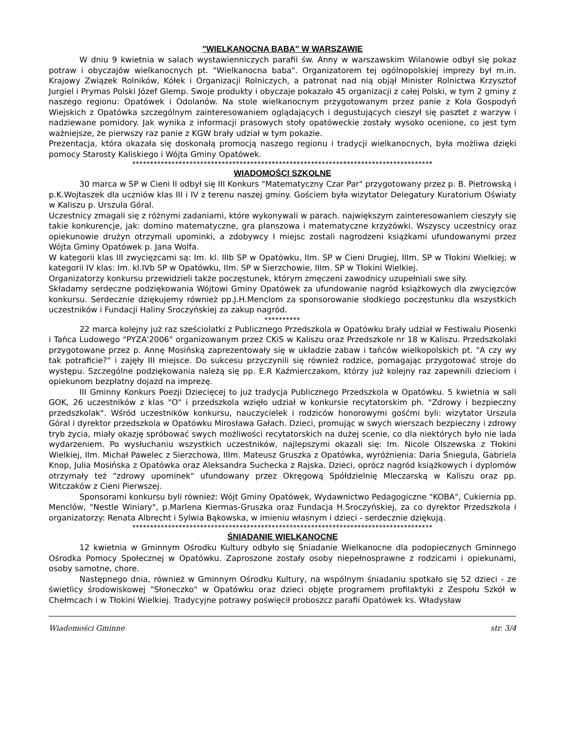"WIELKANOCNA BABA" W WARSZAWIE
W dniu 9 kwietnia w salach wystawienniczych parafii św. Anny w warszawskim Wilanowie odbył się pokaz potraw i obyczajów wielkanocnych pt. "Wielkanocna baba". Organizatorem tej ogólnopolskiej imprezy był m.in. Krajowy Związek Rolników, Kółek i Organizacji Rolniczych, a patronat nad nią objął Minister Rolnictwa Krzysztof Jurgiel i Prymas Polski Józef Glemp. Swoje produkty i obyczaje pokazało 45 organizacji z całej Polski, w tym 2 gminy z naszego regionu: Opatówek i Odolanów. Na stole wielkanocnym przygotowanym przez panie z Koła Gospodyń Wiejskich z Opatówka szczególnym zainteresowaniem oglądających i degustujących cieszył się pasztet z warzyw i nadziewane pomidory. Jak wynika z informacji prasowych stoły opatóweckie zostały wysoko ocenione, co jest tym ważniejsze, że pierwszy raz panie z KGW brały udział w tym pokazie.
Prezentacja, która okazała się doskonałą promocją naszego regionu i tradycji wielkanocnych, była możliwa dzięki pomocy Starosty Kaliskiego i Wójta Gminy Opatówek.
************************************************************************************
WIADOMOŚCI SZKOLNE
30 marca w SP w Cieni II odbył się III Konkurs "Matematyczny Czar Par" przygotowany przez p. B. Pietrowską i p.K.Wojtaszek dla uczniów klas III i IV z terenu naszej gminy. Gościem była wizytator Delegatury Kuratorium Oświaty w Kaliszu p. Urszula Góral.
Uczestnicy zmagali się z różnymi zadaniami, które wykonywali w parach. największym zainteresowaniem cieszyły się takie konkurencje, jak: domino matematyczne, gra planszowa i matematyczne krzyżówki. Wszyscy uczestnicy oraz opiekunowie drużyn otrzymali upominki, a zdobywcy I miejsc zostali nagrodzeni książkami ufundowanymi przez Wójta Gminy Opatówek p. Jana Wolfa.
W kategorii klas III zwycięzcami są: Im. kl. IIIb SP w Opatówku, IIm. SP w Cieni Drugiej, IIIm. SP w Tłokini Wielkiej; w kategorii IV klas: Im. kl.IVb SP w Opatówku, IIm. SP w Sierzchowie, IIIm. SP w Tłokini Wielkiej.
Organizatorzy konkursu przewidzieli także poczęstunek, którym zmęczeni zawodnicy uzupełniali swe siły.
Składamy serdeczne podziękowania Wójtowi Gminy Opatówek za ufundowanie nagród książkowych dla zwycięzców konkursu. Serdecznie dziękujemy również pp.J.H.Menclom za sponsorowanie słodkiego poczęstunku dla wszystkich uczestników i Fundacji Haliny Sroczyńskiej za zakup nagród.
**********
22 marca kolejny już raz sześciolatki z Publicznego Przedszkola w Opatówku brały udział w Festiwalu Piosenki i Tańca Ludowego "PYZA'2006" organizowanym przez CKiS w Kaliszu oraz Przedszkole nr 18 w Kaliszu. Przedszkolaki przygotowane przez p. Annę Mosińską zaprezentowały się w układzie zabaw i tańców wielkopolskich pt. "A czy wy tak potraficie?" i zajęły III miejsce. Do sukcesu przyczynili się również rodzice, pomagając przygotować stroje do występu. Szczególne podziękowania należą się pp. E.R Kaźmierczakom, którzy już kolejny raz zapewnili dzieciom i opiekunom bezpłatny dojazd na imprezę.
III Gminny Konkurs Poezji Dziecięcej to już tradycja Publicznego Przedszkola w Opatówku. 5 kwietnia w sali GOK, 26 uczestników z klas "O" i przedszkola wzięło udział w konkursie recytatorskim ph. "Zdrowy i bezpieczny przedszkolak". Wśród uczestników konkursu, nauczycielek i rodziców honorowymi gośćmi byli: wizytator Urszula Góral i dyrektor przedszkola w Opatówku Mirosława Gałach. Dzieci, promując w swych wierszach bezpieczny i zdrowy tryb życia, miały okazję spróbować swych możliwości recytatorskich na dużej scenie, co dla niektórych było nie lada wydarzeniem. Po wysłuchaniu wszystkich uczestników, najlepszymi okazali się: Im. Nicole Olszewska z Tłokini Wielkiej, IIm. Michał Pawelec z Sierzchowa, IIIm. Mateusz Gruszka z Opatówka, wyróżnienia: Daria Śniegula, Gabriela Knop, Julia Mosińska z Opatówka oraz Aleksandra Suchecka z Rajska. Dzieci, oprócz nagród książkowych i dyplomów otrzymały też "zdrowy upominek" ufundowany przez Okręgową Spółdzielnię Mleczarską w Kaliszu oraz pp. Witczaków z Cieni Pierwszej.
Sponsorami konkursu byli również: Wójt Gminy Opatówek, Wydawnictwo Pedagogiczne "KOBA", Cukiernia pp. Menclów, "Nestle Winiary", p.Marlena Kiermas-Gruszka oraz Fundacja H.Sroczyńskiej, za co dyrektor Przedszkola i organizatorzy: Renata Albrecht i Sylwia Bąkowska, w imieniu własnym i dzieci - serdecznie dziękują.
************************************************************************************
ŚNIADANIE WIELKANOCNE
12 kwietnia w Gminnym Ośrodku Kultury odbyło się Śniadanie Wielkanocne dla podopiecznych Gminnego Ośrodka Pomocy Społecznej w Opatówku. Zaproszone zostały osoby niepełnosprawne z rodzicami i opiekunami, osoby samotne, chore.
Następnego dnia, również w Gminnym Ośrodku Kultury, na wspólnym śniadaniu spotkało się 52 dzieci - ze świetlicy środowiskowej "Słoneczko" w Opatówku oraz dzieci objęte programem profilaktyki z Zespołu Szkół w Chełmcach i w Tłokini Wielkiej. Tradycyjne potrawy poświęcił proboszcz parafii Opatówek ks. Władysław
Wiadomości Gminne str. 3/4